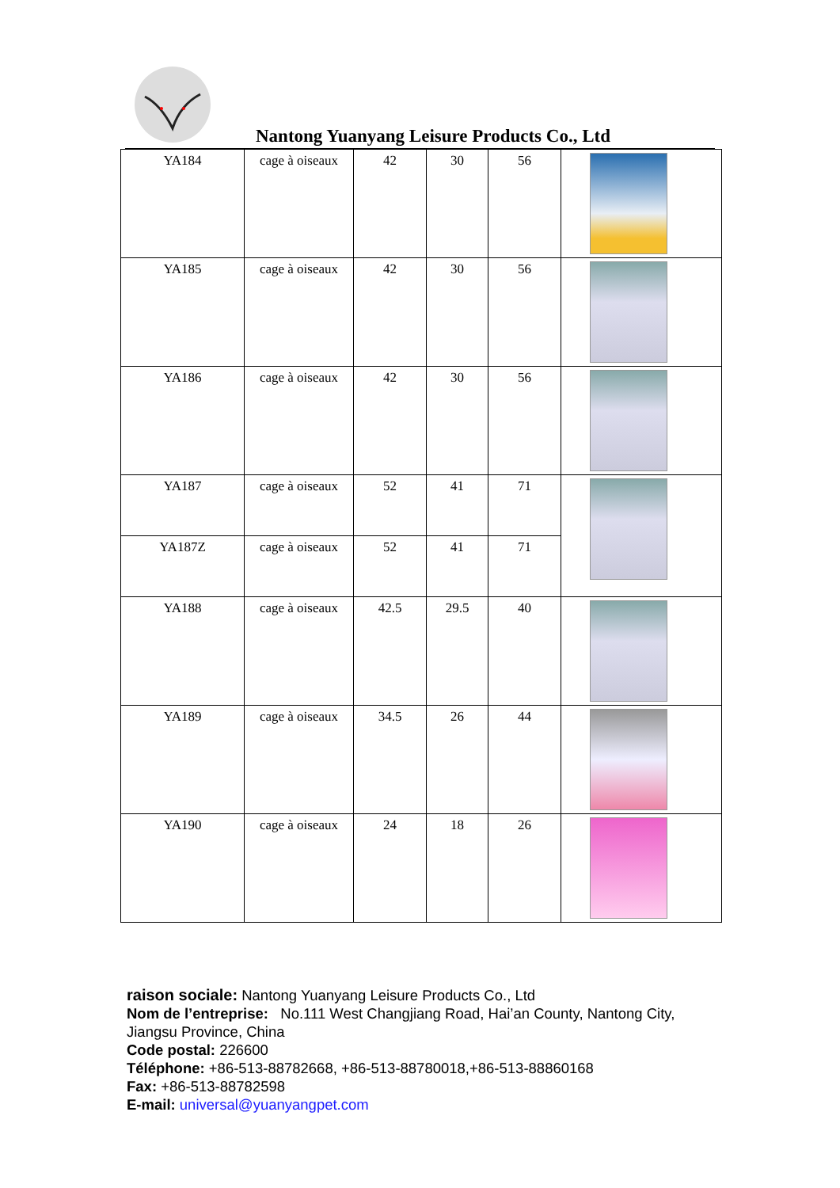Nantong Yuanyang Leisure Products Co., Ltd
| YA184 | cage à oiseaux | 42 | 30 | 56 | |
| YA185 | cage à oiseaux | 42 | 30 | 56 | |
| YA186 | cage à oiseaux | 42 | 30 | 56 | |
| YA187 | cage à oiseaux | 52 | 41 | 71 | |
| YA187Z | cage à oiseaux | 52 | 41 | 71 | |
| YA188 | cage à oiseaux | 42.5 | 29.5 | 40 | |
| YA189 | cage à oiseaux | 34.5 | 26 | 44 | |
| YA190 | cage à oiseaux | 24 | 18 | 26 | |
raison sociale: Nantong Yuanyang Leisure Products Co., Ltd
Nom de l’entreprise: No.111 West Changjiang Road, Hai’an County, Nantong City, Jiangsu Province, China
Code postal: 226600
Téléphone: +86-513-88782668, +86-513-88780018,+86-513-88860168
Fax: +86-513-88782598
E-mail: universal@yuanyangpet.com